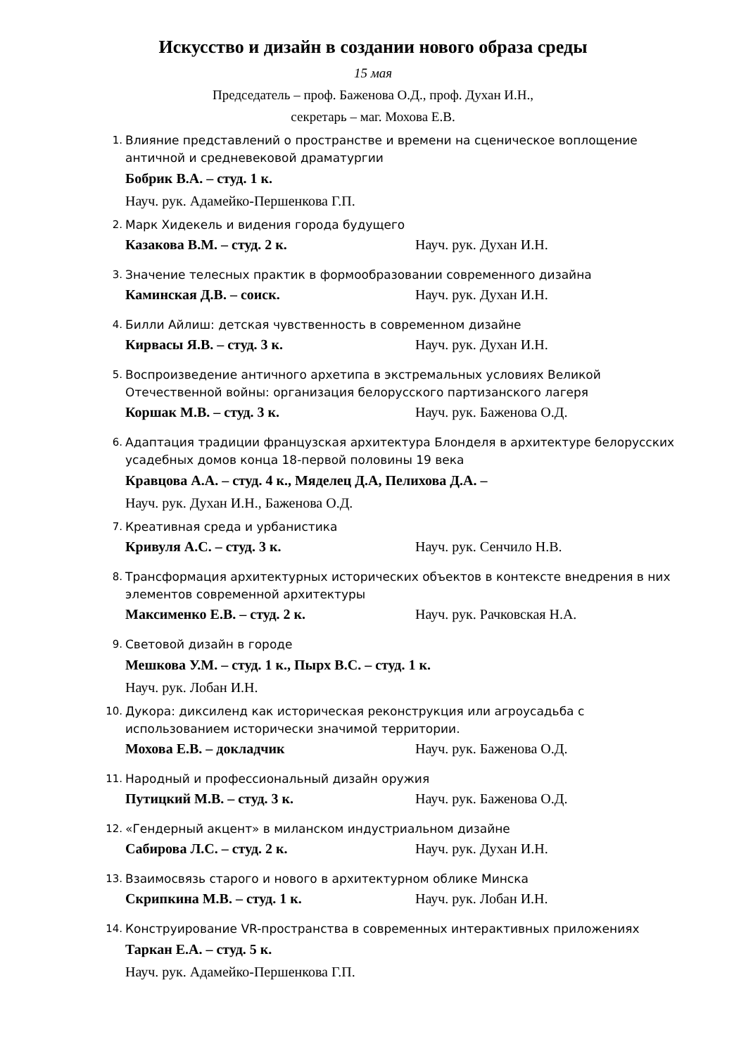Искусство и дизайн в создании нового образа среды
15 мая
Председатель – проф. Баженова О.Д., проф. Духан И.Н.,
секретарь – маг. Мохова Е.В.
1. Влияние представлений о пространстве и времени на сценическое воплощение античной и средневековой драматургии
Бобрик В.А. – студ. 1 к.
Науч. рук. Адамейко-Першенкова Г.П.
2. Марк Хидекель и видения города будущего
Казакова В.М. – студ. 2 к. Науч. рук. Духан И.Н.
3. Значение телесных практик в формообразовании современного дизайна
Каминская Д.В. – соиск. Науч. рук. Духан И.Н.
4. Билли Айлиш: детская чувственность в современном дизайне
Кирвасы Я.В. – студ. 3 к. Науч. рук. Духан И.Н.
5. Воспроизведение античного архетипа в экстремальных условиях Великой Отечественной войны: организация белорусского партизанского лагеря
Коршак М.В. – студ. 3 к. Науч. рук. Баженова О.Д.
6. Адаптация традиции французская архитектура Блонделя в архитектуре белорусских усадебных домов конца 18-первой половины 19 века
Кравцова А.А. – студ. 4 к., Мяделец Д.А, Пелихова Д.А. –
Науч. рук. Духан И.Н., Баженова О.Д.
7. Креативная среда и урбанистика
Кривуля А.С. – студ. 3 к. Науч. рук. Сенчило Н.В.
8. Трансформация архитектурных исторических объектов в контексте внедрения в них элементов современной архитектуры
Максименко Е.В. – студ. 2 к. Науч. рук. Рачковская Н.А.
9. Световой дизайн в городе
Мешкова У.М. – студ. 1 к., Пырх В.С. – студ. 1 к.
Науч. рук. Лобан И.Н.
10.
Дукора: диксиленд как историческая реконструкция или агроусадьба с использованием исторически значимой территории.
Мохова Е.В. – докладчик Науч. рук. Баженова О.Д.
11.
Народный и профессиональный дизайн оружия
Путицкий М.В. – студ. 3 к. Науч. рук. Баженова О.Д.
12.
«Гендерный акцент» в миланском индустриальном дизайне
Сабирова Л.С. – студ. 2 к. Науч. рук. Духан И.Н.
13.
Взаимосвязь старого и нового в архитектурном облике Минска
Скрипкина М.В. – студ. 1 к. Науч. рук. Лобан И.Н.
14.
Конструирование VR-пространства в современных интерактивных приложениях
Таркан Е.А. – студ. 5 к.
Науч. рук. Адамейко-Першенкова Г.П.